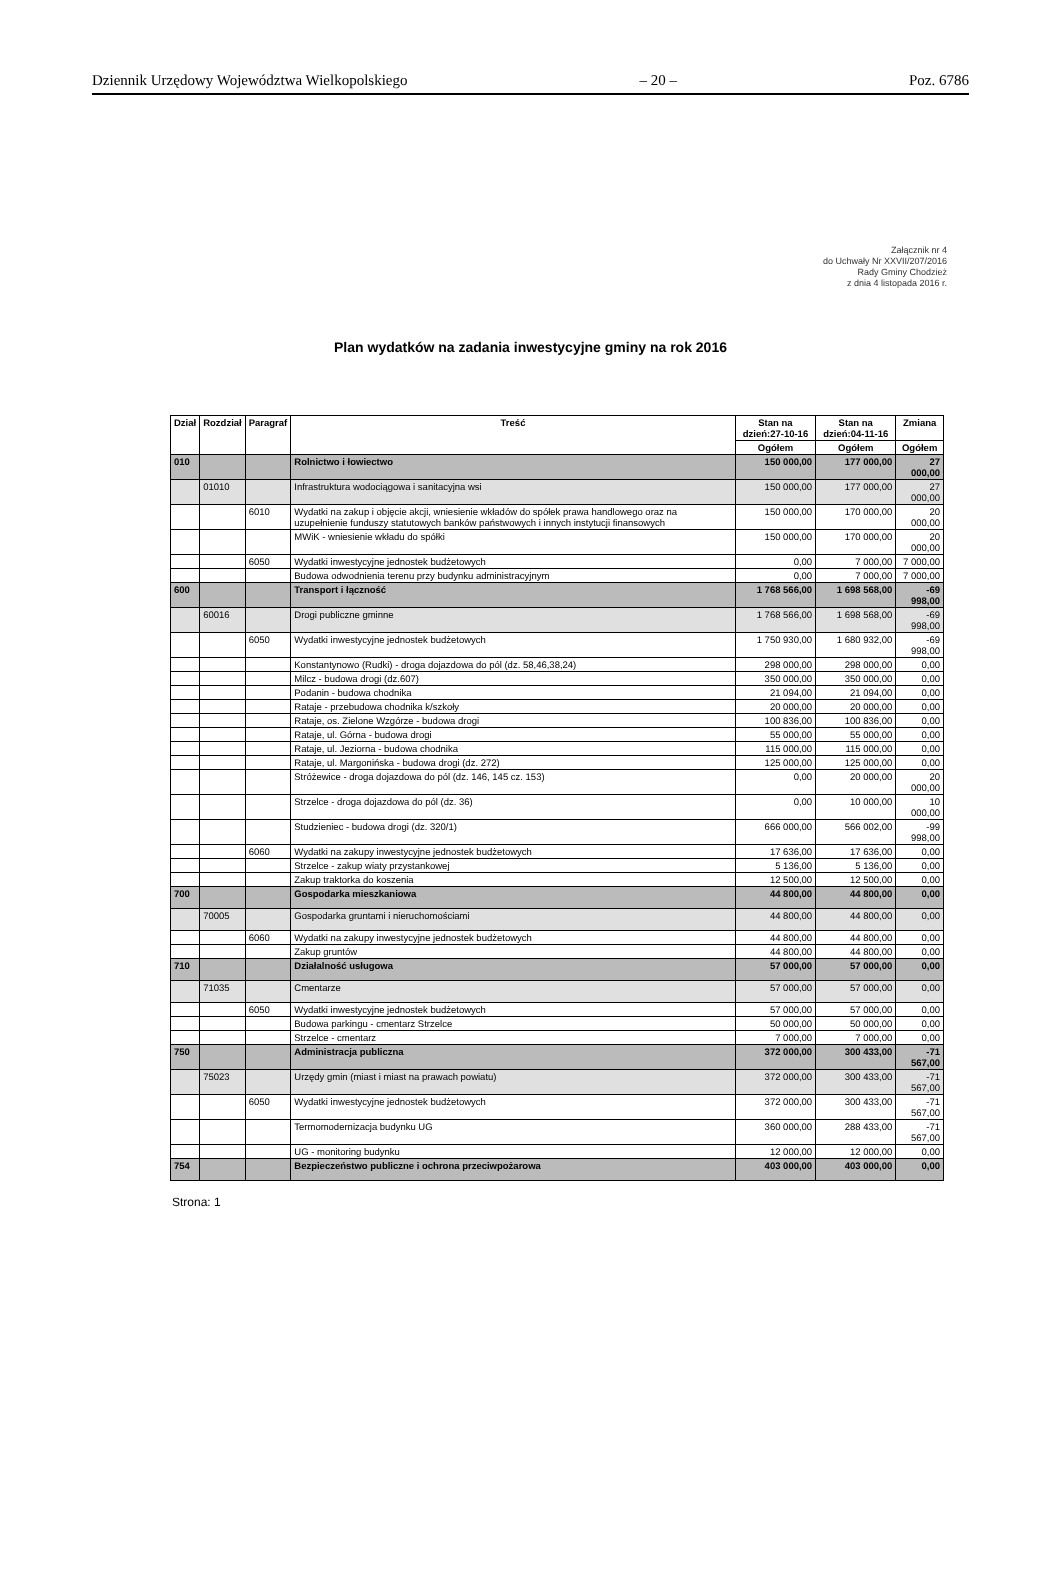Dziennik Urzędowy Województwa Wielkopolskiego – 20 – Poz. 6786
Załącznik nr 4
do Uchwały Nr XXVII/207/2016
Rady Gminy Chodzież
z dnia 4 listopada 2016 r.
Plan wydatków na zadania inwestycyjne gminy na rok 2016
| Dział | Rozdział | Paragraf | Treść | Stan na dzień:27-10-16 | Stan na dzień:04-11-16 | Zmiana |
| --- | --- | --- | --- | --- | --- | --- |
| | | | | Ogółem | Ogółem | Ogółem |
| 010 | | | Rolnictwo i łowiectwo | 150 000,00 | 177 000,00 | 27 000,00 |
| | 01010 | | Infrastruktura wodociągowa i sanitacyjna wsi | 150 000,00 | 177 000,00 | 27 000,00 |
| | | 6010 | Wydatki na zakup i objęcie akcji, wniesienie wkładów do spółek prawa handlowego oraz na uzupełnienie funduszy statutowych banków państwowych i innych instytucji finansowych | 150 000,00 | 170 000,00 | 20 000,00 |
| | | | MWiK - wniesienie wkładu do spółki | 150 000,00 | 170 000,00 | 20 000,00 |
| | | 6050 | Wydatki inwestycyjne jednostek budżetowych | 0,00 | 7 000,00 | 7 000,00 |
| | | | Budowa odwodnienia terenu przy budynku administracyjnym | 0,00 | 7 000,00 | 7 000,00 |
| 600 | | | Transport i łączność | 1 768 566,00 | 1 698 568,00 | -69 998,00 |
| | 60016 | | Drogi publiczne gminne | 1 768 566,00 | 1 698 568,00 | -69 998,00 |
| | | 6050 | Wydatki inwestycyjne jednostek budżetowych | 1 750 930,00 | 1 680 932,00 | -69 998,00 |
| | | | Konstantynowo (Rudki) - droga dojazdowa do pól (dz. 58,46,38,24) | 298 000,00 | 298 000,00 | 0,00 |
| | | | Milcz - budowa drogi (dz.607) | 350 000,00 | 350 000,00 | 0,00 |
| | | | Podanin - budowa chodnika | 21 094,00 | 21 094,00 | 0,00 |
| | | | Rataje - przebudowa chodnika k/szkoły | 20 000,00 | 20 000,00 | 0,00 |
| | | | Rataje, os. Zielone Wzgórze - budowa drogi | 100 836,00 | 100 836,00 | 0,00 |
| | | | Rataje, ul. Górna - budowa drogi | 55 000,00 | 55 000,00 | 0,00 |
| | | | Rataje, ul. Jeziorna - budowa chodnika | 115 000,00 | 115 000,00 | 0,00 |
| | | | Rataje, ul. Margonińska - budowa drogi (dz. 272) | 125 000,00 | 125 000,00 | 0,00 |
| | | | Stróżewice - droga dojazdowa do pól (dz. 146, 145 cz. 153) | 0,00 | 20 000,00 | 20 000,00 |
| | | | Strzelce - droga dojazdowa do pól (dz. 36) | 0,00 | 10 000,00 | 10 000,00 |
| | | | Studzieniec - budowa drogi (dz. 320/1) | 666 000,00 | 566 002,00 | -99 998,00 |
| | | 6060 | Wydatki na zakupy inwestycyjne jednostek budżetowych | 17 636,00 | 17 636,00 | 0,00 |
| | | | Strzelce - zakup wiaty przystankowej | 5 136,00 | 5 136,00 | 0,00 |
| | | | Zakup traktorka do koszenia | 12 500,00 | 12 500,00 | 0,00 |
| 700 | | | Gospodarka mieszkaniowa | 44 800,00 | 44 800,00 | 0,00 |
| | 70005 | | Gospodarka gruntami i nieruchomościami | 44 800,00 | 44 800,00 | 0,00 |
| | | 6060 | Wydatki na zakupy inwestycyjne jednostek budżetowych | 44 800,00 | 44 800,00 | 0,00 |
| | | | Zakup gruntów | 44 800,00 | 44 800,00 | 0,00 |
| 710 | | | Działalność usługowa | 57 000,00 | 57 000,00 | 0,00 |
| | 71035 | | Cmentarze | 57 000,00 | 57 000,00 | 0,00 |
| | | 6050 | Wydatki inwestycyjne jednostek budżetowych | 57 000,00 | 57 000,00 | 0,00 |
| | | | Budowa parkingu - cmentarz Strzelce | 50 000,00 | 50 000,00 | 0,00 |
| | | | Strzelce - cmentarz | 7 000,00 | 7 000,00 | 0,00 |
| 750 | | | Administracja publiczna | 372 000,00 | 300 433,00 | -71 567,00 |
| | 75023 | | Urzędy gmin (miast i miast na prawach powiatu) | 372 000,00 | 300 433,00 | -71 567,00 |
| | | 6050 | Wydatki inwestycyjne jednostek budżetowych | 372 000,00 | 300 433,00 | -71 567,00 |
| | | | Termomodernizacja budynku UG | 360 000,00 | 288 433,00 | -71 567,00 |
| | | | UG - monitoring budynku | 12 000,00 | 12 000,00 | 0,00 |
| 754 | | | Bezpieczeństwo publiczne i ochrona przeciwpożarowa | 403 000,00 | 403 000,00 | 0,00 |
Strona: 1